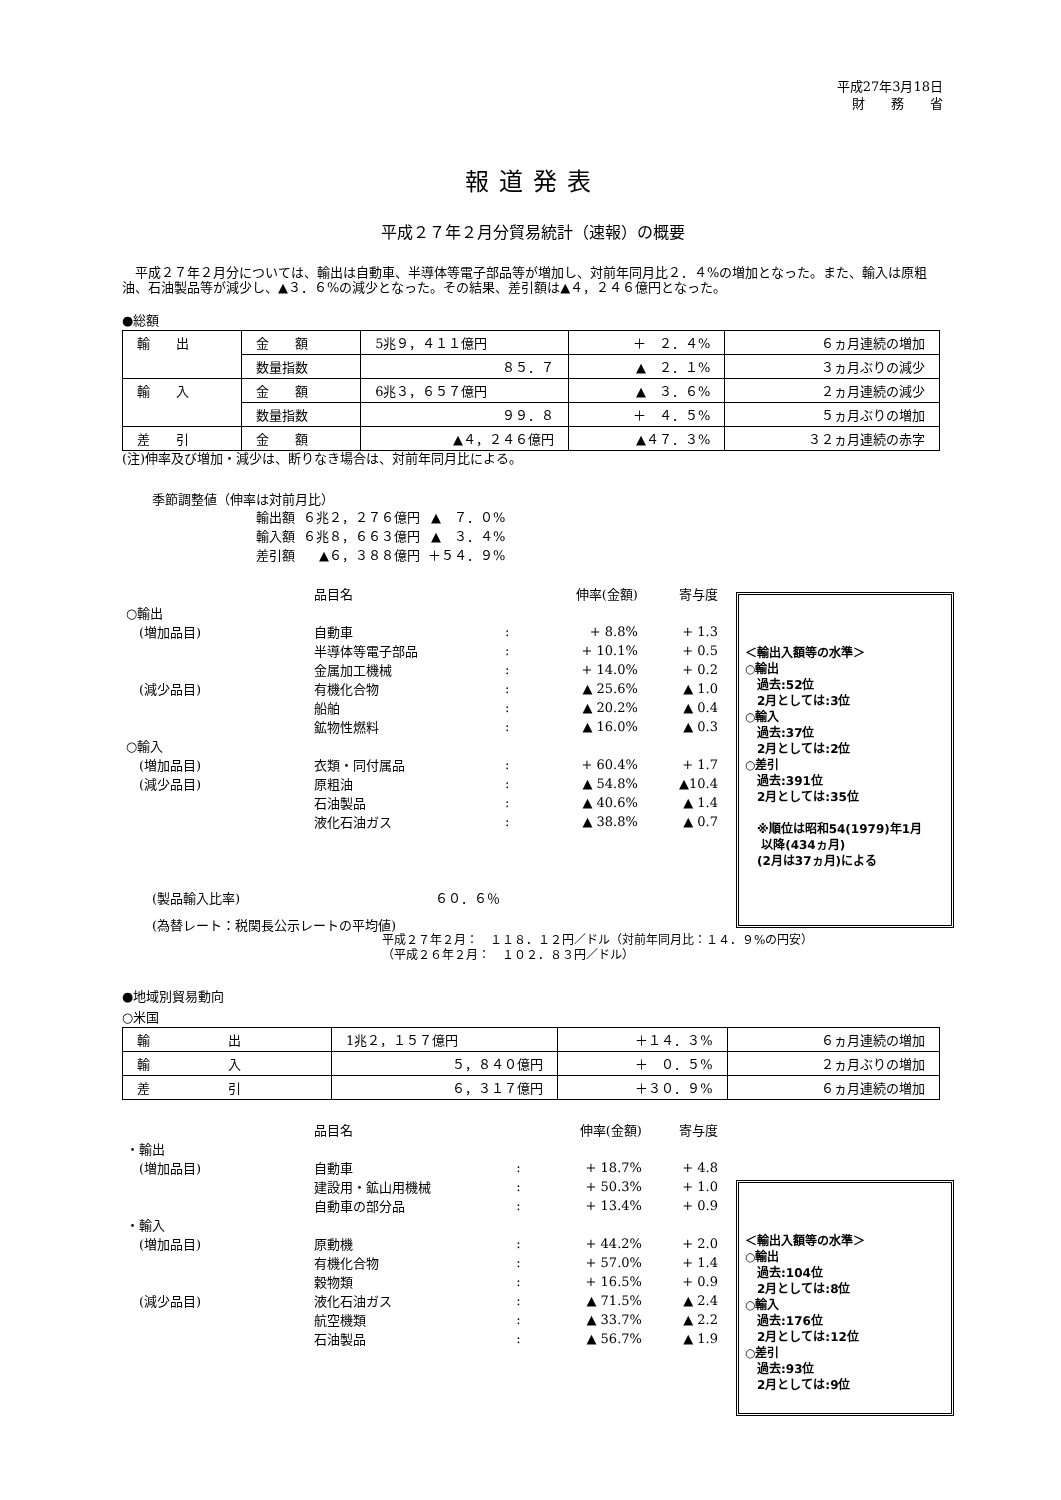平成27年3月18日
財　　務　　省
報道発表
平成２７年２月分貿易統計（速報）の概要
　平成２７年２月分については、輸出は自動車、半導体等電子部品等が増加し、対前年同月比２．４%の増加となった。また、輸入は原粗油、石油製品等が減少し、▲３．６%の減少となった。その結果、差引額は▲４，２４６億円となった。
●総額
| 輸 出 | 金 額 | 5兆９，４１１億円 | ＋ ２．４% | ６ヵ月連続の増加 |
| | 数量指数 | ８５．７ | ▲ ２．１% | ３ヵ月ぶりの減少 |
| 輸 入 | 金 額 | 6兆３，６５７億円 | ▲ ３．６% | ２ヵ月連続の減少 |
| | 数量指数 | ９９．８ | ＋ ４．５% | ５ヵ月ぶりの増加 |
| 差 引 | 金 額 | ▲４，２４６億円 | ▲４７．３% | ３２ヵ月連続の赤字 |
(注)伸率及び増加・減少は、断りなき場合は、対前年同月比による。
季節調整値（伸率は対前月比）
| 輸出額 | ６兆２，２７６億円 | ▲ ７．０% |
| 輸入額 | ６兆８，６６３億円 | ▲ ３．４% |
| 差引額 | ▲６，３８８億円 | ＋５４．９% |
＜輸出入額等の水準＞
○輸出
　過去:52位
　2月としては:3位
○輸入
　過去:37位
　2月としては:2位
○差引
　過去:391位
　2月としては:35位
　※順位は昭和54(1979)年1月
　 以降(434ヵ月)
　(2月は37ヵ月)による
| | 品目名 | | 伸率(金額) | 寄与度 |
| ○輸出 | | | | |
| (増加品目) | 自動車 | : | + 8.8% | + 1.3 |
| | 半導体等電子部品 | : | + 10.1% | + 0.5 |
| | 金属加工機械 | : | + 14.0% | + 0.2 |
| (減少品目) | 有機化合物 | : | ▲ 25.6% | ▲ 1.0 |
| | 船舶 | : | ▲ 20.2% | ▲ 0.4 |
| | 鉱物性燃料 | : | ▲ 16.0% | ▲ 0.3 |
| ○輸入 | | | | |
| (増加品目) | 衣類・同付属品 | : | + 60.4% | + 1.7 |
| (減少品目) | 原粗油 | : | ▲ 54.8% | ▲10.4 |
| | 石油製品 | : | ▲ 40.6% | ▲ 1.4 |
| | 液化石油ガス | : | ▲ 38.8% | ▲ 0.7 |
(製品輸入比率)　　　　　　　　　　　　　　　６０．６％
(為替レート：税関長公示レートの平均値)
平成２７年２月：　１１８．１２円／ドル（対前年同月比：１４．９%の円安）
（平成２６年２月：　１０２．８３円／ドル）
●地域別貿易動向
○米国
| 輸 出 | 1兆２，１５７億円 | ＋１４．３% | ６ヵ月連続の増加 |
| 輸 入 | ５，８４０億円 | ＋ ０．５% | ２ヵ月ぶりの増加 |
| 差 引 | ６，３１７億円 | ＋３０．９% | ６ヵ月連続の増加 |
＜輸出入額等の水準＞
○輸出
　過去:104位
　2月としては:8位
○輸入
　過去:176位
　2月としては:12位
○差引
　過去:93位
　2月としては:9位
| | 品目名 | | 伸率(金額) | 寄与度 |
| ・輸出 | | | | |
| (増加品目) | 自動車 | : | + 18.7% | + 4.8 |
| | 建設用・鉱山用機械 | : | + 50.3% | + 1.0 |
| | 自動車の部分品 | : | + 13.4% | + 0.9 |
| ・輸入 | | | | |
| (増加品目) | 原動機 | : | + 44.2% | + 2.0 |
| | 有機化合物 | : | + 57.0% | + 1.4 |
| | 穀物類 | : | + 16.5% | + 0.9 |
| (減少品目) | 液化石油ガス | : | ▲ 71.5% | ▲ 2.4 |
| | 航空機類 | : | ▲ 33.7% | ▲ 2.2 |
| | 石油製品 | : | ▲ 56.7% | ▲ 1.9 |